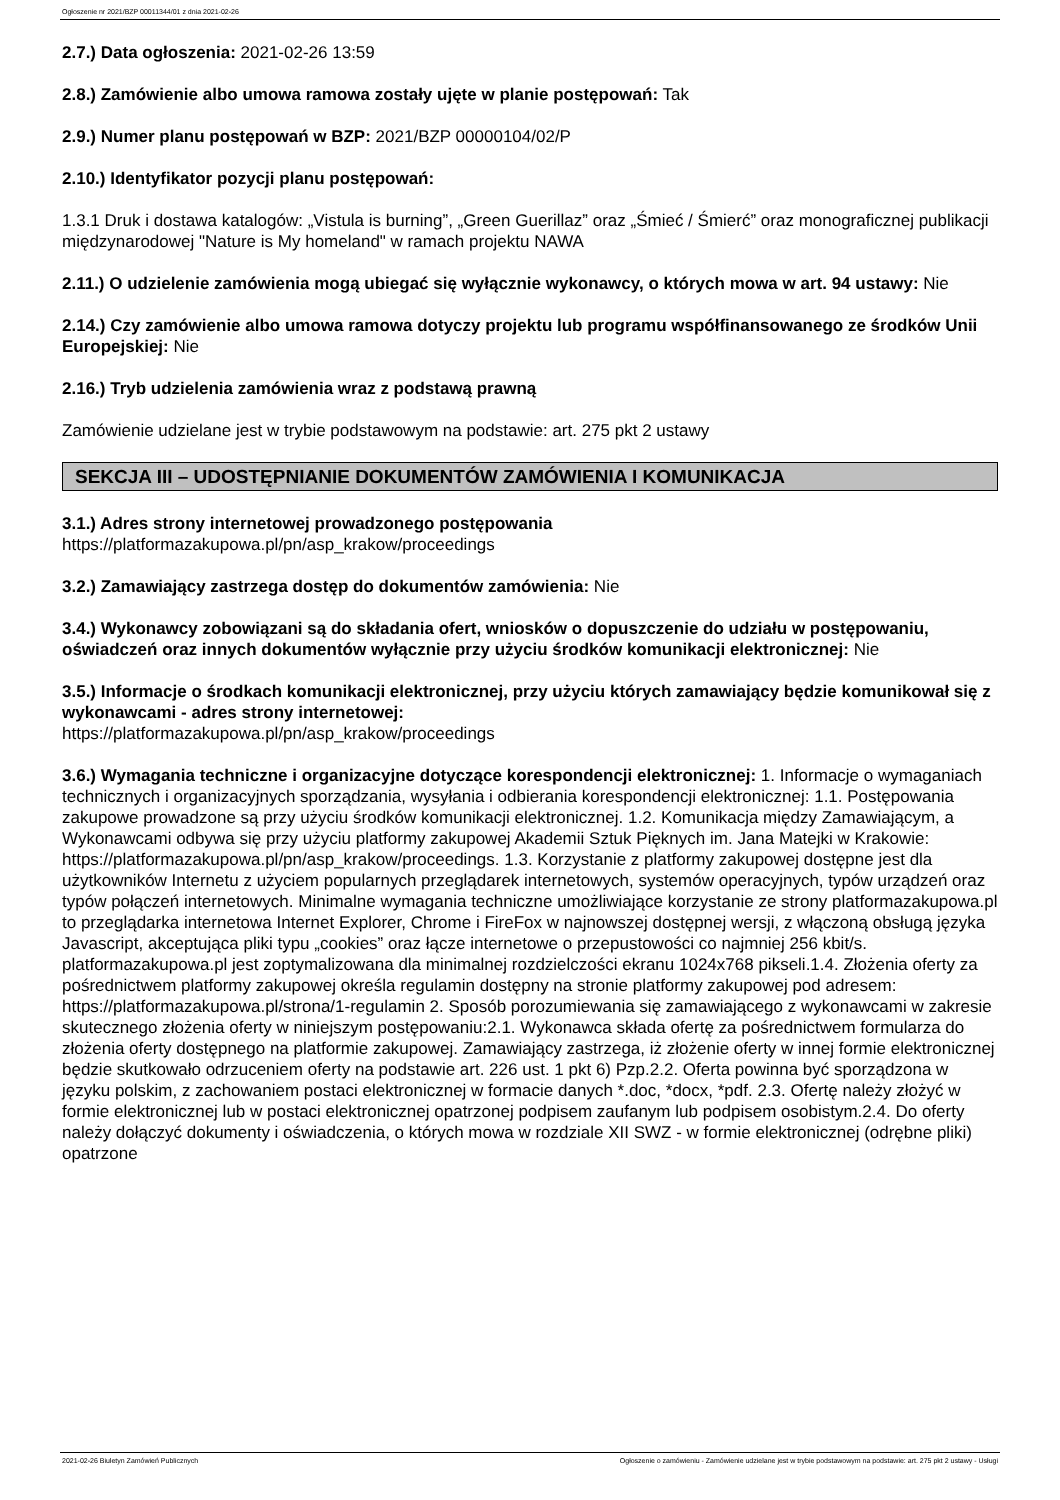Ogłoszenie nr 2021/BZP 00011344/01 z dnia 2021-02-26
2.7.) Data ogłoszenia: 2021-02-26 13:59
2.8.) Zamówienie albo umowa ramowa zostały ujęte w planie postępowań: Tak
2.9.) Numer planu postępowań w BZP: 2021/BZP 00000104/02/P
2.10.) Identyfikator pozycji planu postępowań:
1.3.1 Druk i dostawa katalogów: „Vistula is burning”, „Green Guerillaz” oraz „Śmieć / Śmierć” oraz monograficznej publikacji międzynarodowej "Nature is My homeland" w ramach projektu NAWA
2.11.) O udzielenie zamówienia mogą ubiegać się wyłącznie wykonawcy, o których mowa w art. 94 ustawy: Nie
2.14.) Czy zamówienie albo umowa ramowa dotyczy projektu lub programu współfinansowanego ze środków Unii Europejskiej: Nie
2.16.) Tryb udzielenia zamówienia wraz z podstawą prawną
Zamówienie udzielane jest w trybie podstawowym na podstawie: art. 275 pkt 2 ustawy
SEKCJA III – UDOSTĘPNIANIE DOKUMENTÓW ZAMÓWIENIA I KOMUNIKACJA
3.1.) Adres strony internetowej prowadzonego postępowania
https://platformazakupowa.pl/pn/asp_krakow/proceedings
3.2.) Zamawiający zastrzega dostęp do dokumentów zamówienia: Nie
3.4.) Wykonawcy zobowiązani są do składania ofert, wniosków o dopuszczenie do udziału w postępowaniu, oświadczeń oraz innych dokumentów wyłącznie przy użyciu środków komunikacji elektronicznej: Nie
3.5.) Informacje o środkach komunikacji elektronicznej, przy użyciu których zamawiający będzie komunikował się z wykonawcami - adres strony internetowej:
https://platformazakupowa.pl/pn/asp_krakow/proceedings
3.6.) Wymagania techniczne i organizacyjne dotyczące korespondencji elektronicznej: 1. Informacje o wymaganiach technicznych i organizacyjnych sporządzania, wysyłania i odbierania korespondencji elektronicznej: 1.1. Postępowania zakupowe prowadzone są przy użyciu środków komunikacji elektronicznej. 1.2. Komunikacja między Zamawiającym, a Wykonawcami odbywa się przy użyciu platformy zakupowej Akademii Sztuk Pięknych im. Jana Matejki w Krakowie: https://platformazakupowa.pl/pn/asp_krakow/proceedings. 1.3. Korzystanie z platformy zakupowej dostępne jest dla użytkowników Internetu z użyciem popularnych przeglądarek internetowych, systemów operacyjnych, typów urządzeń oraz typów połączeń internetowych. Minimalne wymagania techniczne umożliwiające korzystanie ze strony platformazakupowa.pl to przeglądarka internetowa Internet Explorer, Chrome i FireFox w najnowszej dostępnej wersji, z włączoną obsługą języka Javascript, akceptująca pliki typu „cookies” oraz łącze internetowe o przepustowości co najmniej 256 kbit/s. platformazakupowa.pl jest zoptymalizowana dla minimalnej rozdzielczości ekranu 1024x768 pikseli.1.4. Złożenia oferty za pośrednictwem platformy zakupowej określa regulamin dostępny na stronie platformy zakupowej pod adresem: https://platformazakupowa.pl/strona/1-regulamin 2. Sposób porozumiewania się zamawiającego z wykonawcami w zakresie skutecznego złożenia oferty w niniejszym postępowaniu:2.1. Wykonawca składa ofertę za pośrednictwem formularza do złożenia oferty dostępnego na platformie zakupowej. Zamawiający zastrzega, iż złożenie oferty w innej formie elektronicznej będzie skutkowało odrzuceniem oferty na podstawie art. 226 ust. 1 pkt 6) Pzp.2.2. Oferta powinna być sporządzona w języku polskim, z zachowaniem postaci elektronicznej w formacie danych *.doc, *docx, *pdf. 2.3. Ofertę należy złożyć w formie elektronicznej lub w postaci elektronicznej opatrzonej podpisem zaufanym lub podpisem osobistym.2.4. Do oferty należy dołączyć dokumenty i oświadczenia, o których mowa w rozdziale XII SWZ - w formie elektronicznej (odrębne pliki) opatrzone
2021-02-26 Biuletyn Zamówień Publicznych Ogłoszenie o zamówieniu - Zamówienie udzielane jest w trybie podstawowym na podstawie: art. 275 pkt 2 ustawy - Usługi